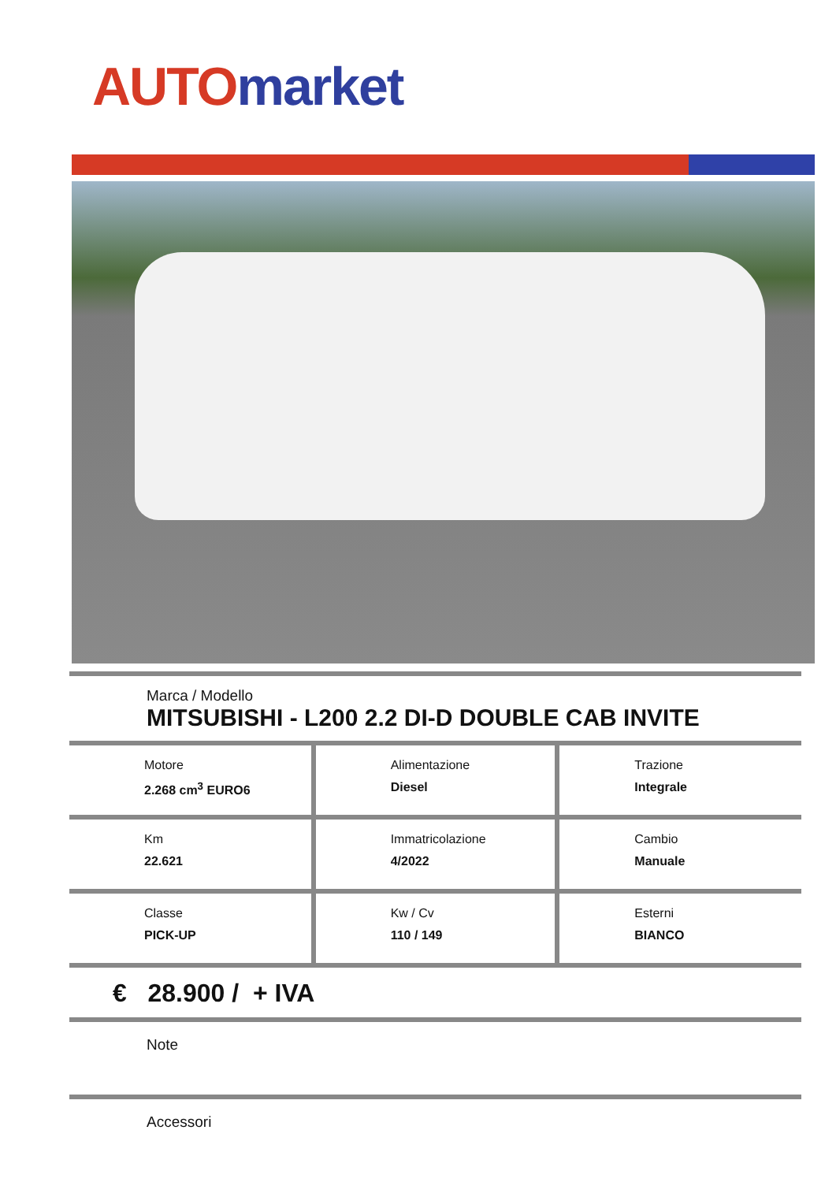AUTO market
Marca / Modello
MITSUBISHI - L200 2.2 DI-D DOUBLE CAB INVITE
| Motore 2.268 cm<sup>3</sup> EURO6 | Alimentazione Diesel | Trazione Integrale |
| Km 22.621 | Immatricolazione 4/2022 | Cambio Manuale |
| Classe PICK-UP | Kw / Cv 110 / 149 | Esterni BIANCO |
€ 28.900 / + IVA
Note
Accessori